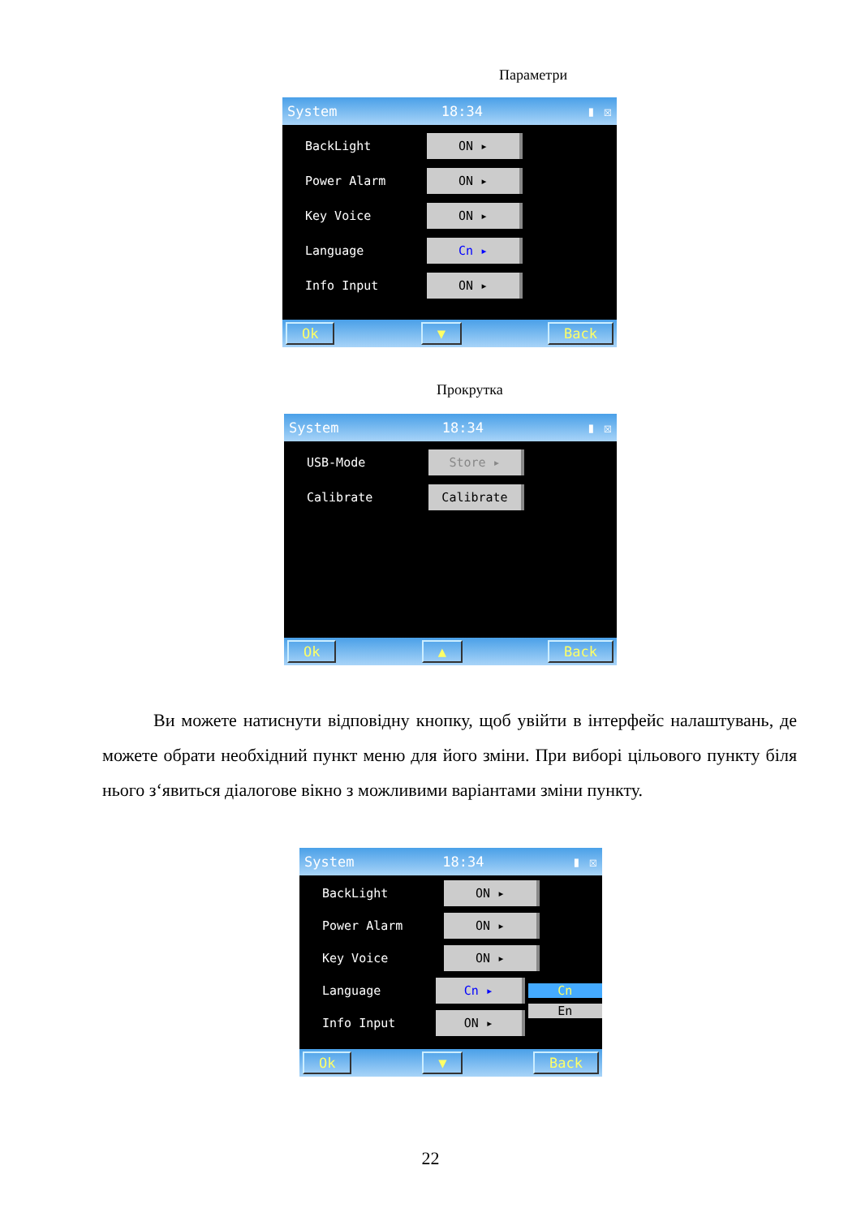Параметри
System 18:34 ▮ ☒
BackLight
ON ▸
Power Alarm
ON ▸
Key Voice
ON ▸
Language
Cn ▸
Info Input
ON ▸
Ok ▼ Back
Прокрутка
System 18:34 ▮ ☒
USB-Mode
Store ▸
Calibrate
Calibrate
Ok ▲ Back
Ви можете натиснути відповідну кнопку, щоб увійти в інтерфейс налаштувань, де можете обрати необхідний пункт меню для його зміни. При виборі цільового пункту біля нього з‘явиться діалогове вікно з можливими варіантами зміни пункту.
System 18:34 ▮ ☒
BackLight
ON ▸
Power Alarm
ON ▸
Key Voice
ON ▸
Language
Cn ▸
Cn
Info Input
ON ▸
En
Ok ▼ Back
22